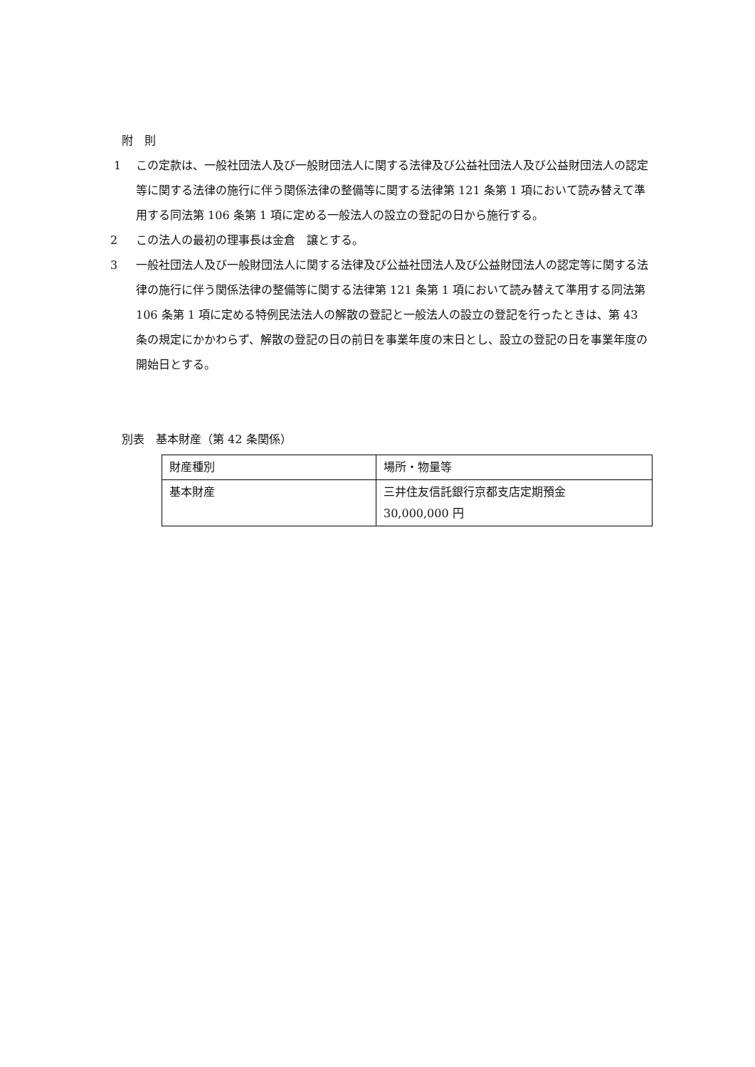附　則
1 この定款は、一般社団法人及び一般財団法人に関する法律及び公益社団法人及び公益財団法人の認定等に関する法律の施行に伴う関係法律の整備等に関する法律第 121 条第 1 項において読み替えて準用する同法第 106 条第 1 項に定める一般法人の設立の登記の日から施行する。
2 この法人の最初の理事長は金倉　譲とする。
3 一般社団法人及び一般財団法人に関する法律及び公益社団法人及び公益財団法人の認定等に関する法律の施行に伴う関係法律の整備等に関する法律第 121 条第 1 項において読み替えて準用する同法第 106 条第 1 項に定める特例民法法人の解散の登記と一般法人の設立の登記を行ったときは、第 43 条の規定にかかわらず、解散の登記の日の前日を事業年度の末日とし、設立の登記の日を事業年度の開始日とする。
別表　基本財産（第 42 条関係）
| 財産種別 | 場所・物量等 |
| --- | --- |
| 基本財産 | 三井住友信託銀行京都支店定期預金 30,000,000 円 |